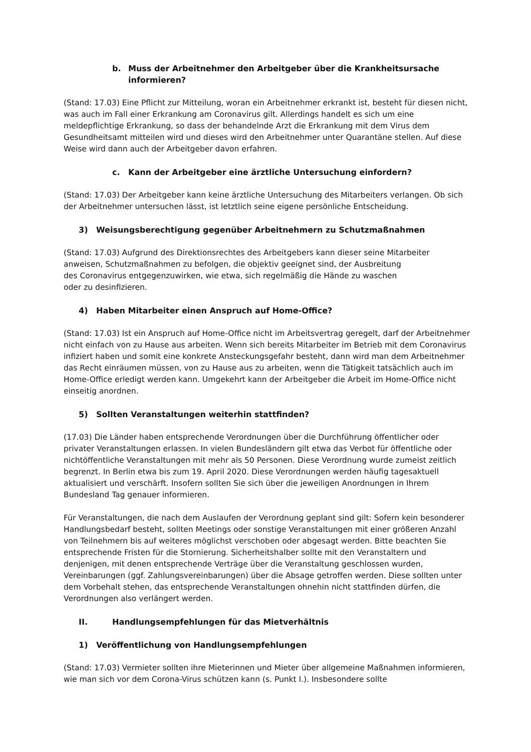b. Muss der Arbeitnehmer den Arbeitgeber über die Krankheitsursache informieren?
(Stand: 17.03) Eine Pflicht zur Mitteilung, woran ein Arbeitnehmer erkrankt ist, besteht für diesen nicht, was auch im Fall einer Erkrankung am Coronavirus gilt. Allerdings handelt es sich um eine meldepflichtige Erkrankung, so dass der behandelnde Arzt die Erkrankung mit dem Virus dem Gesundheitsamt mitteilen wird und dieses wird den Arbeitnehmer unter Quarantäne stellen. Auf diese Weise wird dann auch der Arbeitgeber davon erfahren.
c. Kann der Arbeitgeber eine ärztliche Untersuchung einfordern?
(Stand: 17.03) Der Arbeitgeber kann keine ärztliche Untersuchung des Mitarbeiters verlangen. Ob sich der Arbeitnehmer untersuchen lässt, ist letztlich seine eigene persönliche Entscheidung.
3) Weisungsberechtigung gegenüber Arbeitnehmern zu Schutzmaßnahmen
(Stand: 17.03) Aufgrund des Direktionsrechtes des Arbeitgebers kann dieser seine Mitarbeiter anweisen, Schutzmaßnahmen zu befolgen, die objektiv geeignet sind, der Ausbreitung
des Coronavirus entgegenzuwirken, wie etwa, sich regelmäßig die Hände zu waschen
oder zu desinfizieren.
4) Haben Mitarbeiter einen Anspruch auf Home-Office?
(Stand: 17.03) Ist ein Anspruch auf Home-Office nicht im Arbeitsvertrag geregelt, darf der Arbeitnehmer nicht einfach von zu Hause aus arbeiten. Wenn sich bereits Mitarbeiter im Betrieb mit dem Coronavirus infiziert haben und somit eine konkrete Ansteckungsgefahr besteht, dann wird man dem Arbeitnehmer das Recht einräumen müssen, von zu Hause aus zu arbeiten, wenn die Tätigkeit tatsächlich auch im Home-Office erledigt werden kann. Umgekehrt kann der Arbeitgeber die Arbeit im Home-Office nicht einseitig anordnen.
5) Sollten Veranstaltungen weiterhin stattfinden?
(17.03) Die Länder haben entsprechende Verordnungen über die Durchführung öffentlicher oder privater Veranstaltungen erlassen. In vielen Bundesländern gilt etwa das Verbot für öffentliche oder nichtöffentliche Veranstaltungen mit mehr als 50 Personen. Diese Verordnung wurde zumeist zeitlich begrenzt. In Berlin etwa bis zum 19. April 2020. Diese Verordnungen werden häufig tagesaktuell aktualisiert und verschärft. Insofern sollten Sie sich über die jeweiligen Anordnungen in Ihrem Bundesland Tag genauer informieren.
Für Veranstaltungen, die nach dem Auslaufen der Verordnung geplant sind gilt: Sofern kein besonderer Handlungsbedarf besteht, sollten Meetings oder sonstige Veranstaltungen mit einer größeren Anzahl von Teilnehmern bis auf weiteres möglichst verschoben oder abgesagt werden. Bitte beachten Sie entsprechende Fristen für die Stornierung. Sicherheitshalber sollte mit den Veranstaltern und denjenigen, mit denen entsprechende Verträge über die Veranstaltung geschlossen wurden, Vereinbarungen (ggf. Zahlungsvereinbarungen) über die Absage getroffen werden. Diese sollten unter dem Vorbehalt stehen, das entsprechende Veranstaltungen ohnehin nicht stattfinden dürfen, die Verordnungen also verlängert werden.
II. Handlungsempfehlungen für das Mietverhältnis
1) Veröffentlichung von Handlungsempfehlungen
(Stand: 17.03) Vermieter sollten ihre Mieterinnen und Mieter über allgemeine Maßnahmen informieren, wie man sich vor dem Corona-Virus schützen kann (s. Punkt I.). Insbesondere sollte